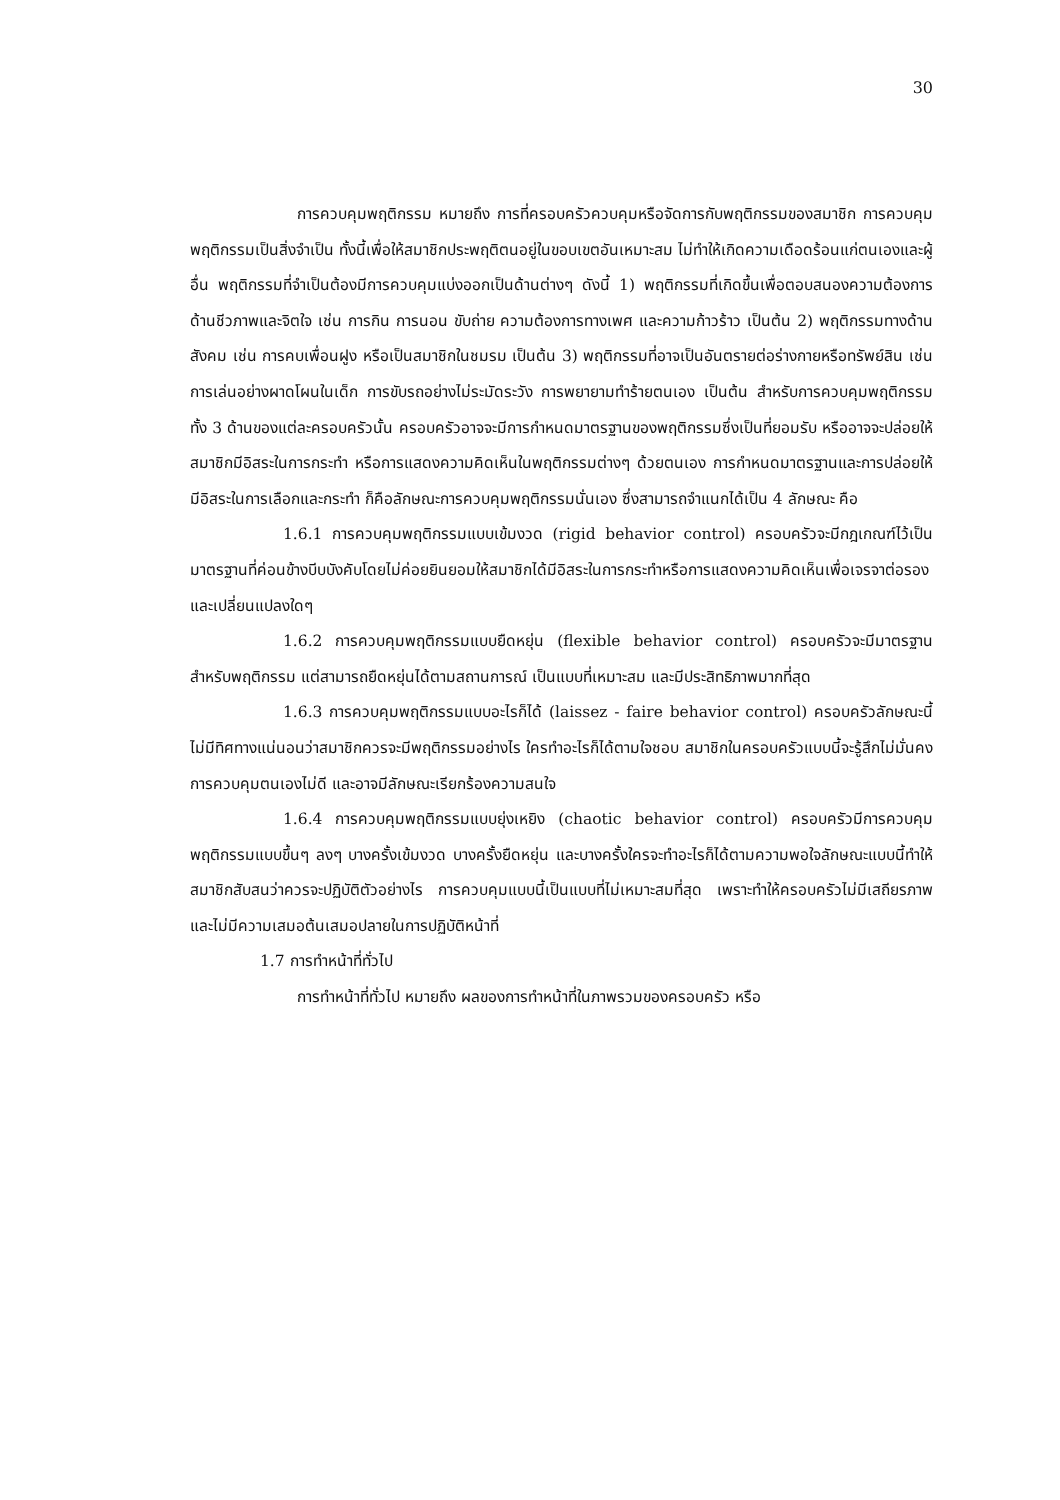30
การควบคุมพฤติกรรม หมายถึง การที่ครอบครัวควบคุมหรือจัดการกับพฤติกรรมของสมาชิก การควบคุมพฤติกรรมเป็นสิ่งจำเป็น ทั้งนี้เพื่อให้สมาชิกประพฤติตนอยู่ในขอบเขตอันเหมาะสม ไม่ทำให้เกิดความเดือดร้อนแก่ตนเองและผู้อื่น พฤติกรรมที่จำเป็นต้องมีการควบคุมแบ่งออกเป็นด้านต่างๆ ดังนี้ 1) พฤติกรรมที่เกิดขึ้นเพื่อตอบสนองความต้องการด้านชีวภาพและจิตใจ เช่น การกิน การนอน ขับถ่าย ความต้องการทางเพศ และความก้าวร้าว เป็นต้น 2) พฤติกรรมทางด้านสังคม เช่น การคบเพื่อนฝูง หรือเป็นสมาชิกในชมรม เป็นต้น 3) พฤติกรรมที่อาจเป็นอันตรายต่อร่างกายหรือทรัพย์สิน เช่น การเล่นอย่างผาดโผนในเด็ก การขับรถอย่างไม่ระมัดระวัง การพยายามทำร้ายตนเอง เป็นต้น สำหรับการควบคุมพฤติกรรมทั้ง 3 ด้านของแต่ละครอบครัวนั้น ครอบครัวอาจจะมีการกำหนดมาตรฐานของพฤติกรรมซึ่งเป็นที่ยอมรับ หรืออาจจะปล่อยให้สมาชิกมีอิสระในการกระทำ หรือการแสดงความคิดเห็นในพฤติกรรมต่างๆ ด้วยตนเอง การกำหนดมาตรฐานและการปล่อยให้มีอิสระในการเลือกและกระทำ ก็คือลักษณะการควบคุมพฤติกรรมนั่นเอง ซึ่งสามารถจำแนกได้เป็น 4 ลักษณะ คือ
1.6.1 การควบคุมพฤติกรรมแบบเข้มงวด (rigid behavior control) ครอบครัวจะมีกฎเกณฑ์ไว้เป็นมาตรฐานที่ค่อนข้างบีบบังคับโดยไม่ค่อยยินยอมให้สมาชิกได้มีอิสระในการกระทำหรือการแสดงความคิดเห็นเพื่อเจรจาต่อรองและเปลี่ยนแปลงใดๆ
1.6.2 การควบคุมพฤติกรรมแบบยืดหยุ่น (flexible behavior control) ครอบครัวจะมีมาตรฐานสำหรับพฤติกรรม แต่สามารถยืดหยุ่นได้ตามสถานการณ์ เป็นแบบที่เหมาะสม และมีประสิทธิภาพมากที่สุด
1.6.3 การควบคุมพฤติกรรมแบบอะไรก็ได้ (laissez - faire behavior control) ครอบครัวลักษณะนี้ไม่มีทิศทางแน่นอนว่าสมาชิกควรจะมีพฤติกรรมอย่างไร ใครทำอะไรก็ได้ตามใจชอบ สมาชิกในครอบครัวแบบนี้จะรู้สึกไม่มั่นคง การควบคุมตนเองไม่ดี และอาจมีลักษณะเรียกร้องความสนใจ
1.6.4 การควบคุมพฤติกรรมแบบยุ่งเหยิง (chaotic behavior control) ครอบครัวมีการควบคุมพฤติกรรมแบบขึ้นๆ ลงๆ บางครั้งเข้มงวด บางครั้งยืดหยุ่น และบางครั้งใครจะทำอะไรก็ได้ตามความพอใจลักษณะแบบนี้ทำให้สมาชิกสับสนว่าควรจะปฏิบัติตัวอย่างไร การควบคุมแบบนี้เป็นแบบที่ไม่เหมาะสมที่สุด เพราะทำให้ครอบครัวไม่มีเสถียรภาพและไม่มีความเสมอต้นเสมอปลายในการปฏิบัติหน้าที่
1.7 การทำหน้าที่ทั่วไป
การทำหน้าที่ทั่วไป หมายถึง ผลของการทำหน้าที่ในภาพรวมของครอบครัว หรือ